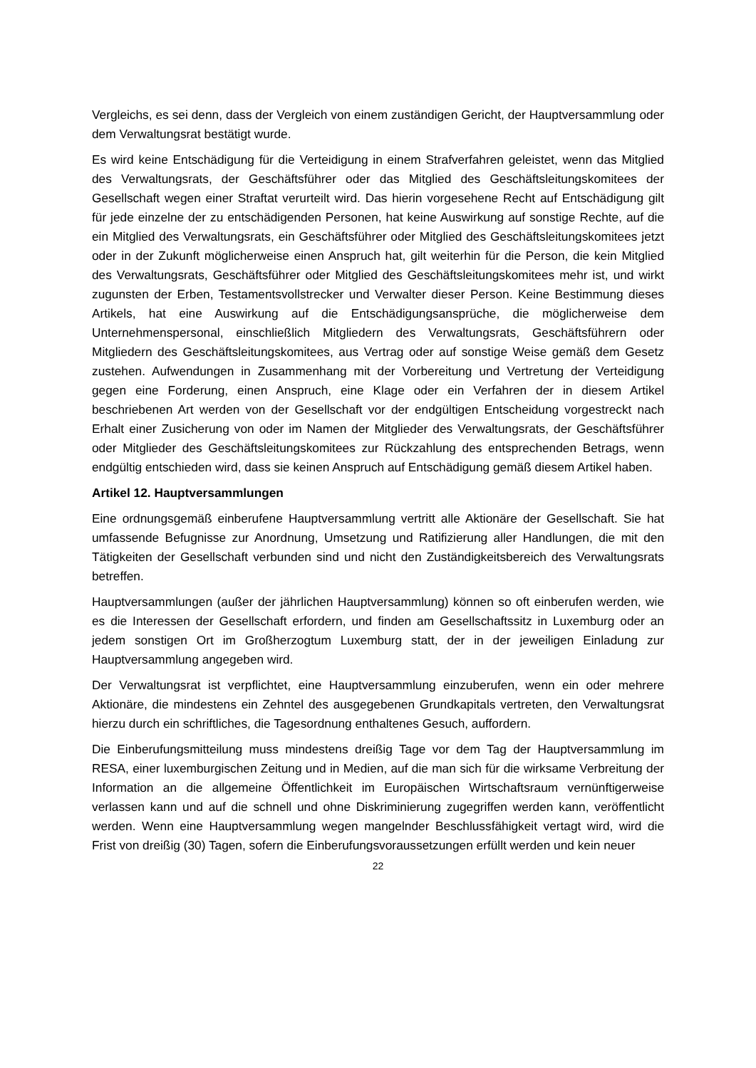Vergleichs, es sei denn, dass der Vergleich von einem zuständigen Gericht, der Hauptversammlung oder dem Verwaltungsrat bestätigt wurde.
Es wird keine Entschädigung für die Verteidigung in einem Strafverfahren geleistet, wenn das Mitglied des Verwaltungsrats, der Geschäftsführer oder das Mitglied des Geschäftsleitungskomitees der Gesellschaft wegen einer Straftat verurteilt wird. Das hierin vorgesehene Recht auf Entschädigung gilt für jede einzelne der zu entschädigenden Personen, hat keine Auswirkung auf sonstige Rechte, auf die ein Mitglied des Verwaltungsrats, ein Geschäftsführer oder Mitglied des Geschäftsleitungskomitees jetzt oder in der Zukunft möglicherweise einen Anspruch hat, gilt weiterhin für die Person, die kein Mitglied des Verwaltungsrats, Geschäftsführer oder Mitglied des Geschäftsleitungskomitees mehr ist, und wirkt zugunsten der Erben, Testamentsvollstrecker und Verwalter dieser Person. Keine Bestimmung dieses Artikels, hat eine Auswirkung auf die Entschädigungsansprüche, die möglicherweise dem Unternehmenspersonal, einschließlich Mitgliedern des Verwaltungsrats, Geschäftsführern oder Mitgliedern des Geschäftsleitungskomitees, aus Vertrag oder auf sonstige Weise gemäß dem Gesetz zustehen. Aufwendungen in Zusammenhang mit der Vorbereitung und Vertretung der Verteidigung gegen eine Forderung, einen Anspruch, eine Klage oder ein Verfahren der in diesem Artikel beschriebenen Art werden von der Gesellschaft vor der endgültigen Entscheidung vorgestreckt nach Erhalt einer Zusicherung von oder im Namen der Mitglieder des Verwaltungsrats, der Geschäftsführer oder Mitglieder des Geschäftsleitungskomitees zur Rückzahlung des entsprechenden Betrags, wenn endgültig entschieden wird, dass sie keinen Anspruch auf Entschädigung gemäß diesem Artikel haben.
Artikel 12. Hauptversammlungen
Eine ordnungsgemäß einberufene Hauptversammlung vertritt alle Aktionäre der Gesellschaft. Sie hat umfassende Befugnisse zur Anordnung, Umsetzung und Ratifizierung aller Handlungen, die mit den Tätigkeiten der Gesellschaft verbunden sind und nicht den Zuständigkeitsbereich des Verwaltungsrats betreffen.
Hauptversammlungen (außer der jährlichen Hauptversammlung) können so oft einberufen werden, wie es die Interessen der Gesellschaft erfordern, und finden am Gesellschaftssitz in Luxemburg oder an jedem sonstigen Ort im Großherzogtum Luxemburg statt, der in der jeweiligen Einladung zur Hauptversammlung angegeben wird.
Der Verwaltungsrat ist verpflichtet, eine Hauptversammlung einzuberufen, wenn ein oder mehrere Aktionäre, die mindestens ein Zehntel des ausgegebenen Grundkapitals vertreten, den Verwaltungsrat hierzu durch ein schriftliches, die Tagesordnung enthaltenes Gesuch, auffordern.
Die Einberufungsmitteilung muss mindestens dreißig Tage vor dem Tag der Hauptversammlung im RESA, einer luxemburgischen Zeitung und in Medien, auf die man sich für die wirksame Verbreitung der Information an die allgemeine Öffentlichkeit im Europäischen Wirtschaftsraum vernünftigerweise verlassen kann und auf die schnell und ohne Diskriminierung zugegriffen werden kann, veröffentlicht werden. Wenn eine Hauptversammlung wegen mangelnder Beschlussfähigkeit vertagt wird, wird die Frist von dreißig (30) Tagen, sofern die Einberufungsvoraussetzungen erfüllt werden und kein neuer
22